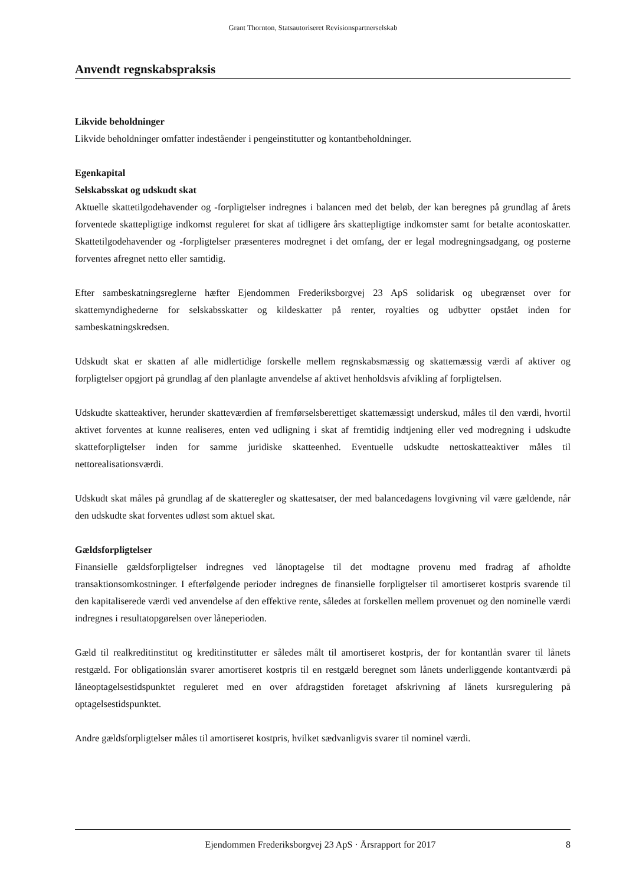Grant Thornton, Statsautoriseret Revisionspartnerselskab
Anvendt regnskabspraksis
Likvide beholdninger
Likvide beholdninger omfatter indeståender i pengeinstitutter og kontantbeholdninger.
Egenkapital
Selskabsskat og udskudt skat
Aktuelle skattetilgodehavender og -forpligtelser indregnes i balancen med det beløb, der kan beregnes på grundlag af årets forventede skattepligtige indkomst reguleret for skat af tidligere års skattepligtige indkomster samt for betalte acontoskatter. Skattetilgodehavender og -forpligtelser præsenteres modregnet i det omfang, der er legal modregningsadgang, og posterne forventes afregnet netto eller samtidig.
Efter sambeskatningsreglerne hæfter Ejendommen Frederiksborgvej 23 ApS solidarisk og ubegrænset over for skattemyndighederne for selskabsskatter og kildeskatter på renter, royalties og udbytter opstået inden for sambeskatningskredsen.
Udskudt skat er skatten af alle midlertidige forskelle mellem regnskabsmæssig og skattemæssig værdi af aktiver og forpligtelser opgjort på grundlag af den planlagte anvendelse af aktivet henholdsvis afvikling af forpligtelsen.
Udskudte skatteaktiver, herunder skatteværdien af fremførselsberettiget skattemæssigt underskud, måles til den værdi, hvortil aktivet forventes at kunne realiseres, enten ved udligning i skat af fremtidig indtjening eller ved modregning i udskudte skatteforpligtelser inden for samme juridiske skatteenhed. Eventuelle udskudte nettoskatteaktiver måles til nettorealisationsværdi.
Udskudt skat måles på grundlag af de skatteregler og skattesatser, der med balancedagens lovgivning vil være gældende, når den udskudte skat forventes udløst som aktuel skat.
Gældsforpligtelser
Finansielle gældsforpligtelser indregnes ved lånoptagelse til det modtagne provenu med fradrag af afholdte transaktionsomkostninger. I efterfølgende perioder indregnes de finansielle forpligtelser til amortiseret kostpris svarende til den kapitaliserede værdi ved anvendelse af den effektive rente, således at forskellen mellem provenuet og den nominelle værdi indregnes i resultatopgørelsen over låneperioden.
Gæld til realkreditinstitut og kreditinstitutter er således målt til amortiseret kostpris, der for kontantlån svarer til lånets restgæld. For obligationslån svarer amortiseret kostpris til en restgæld beregnet som lånets underliggende kontantværdi på låneoptagelsestidspunktet reguleret med en over afdragstiden foretaget afskrivning af lånets kursregulering på optagelsestidspunktet.
Andre gældsforpligtelser måles til amortiseret kostpris, hvilket sædvanligvis svarer til nominel værdi.
Ejendommen Frederiksborgvej 23 ApS · Årsrapport for 2017 8